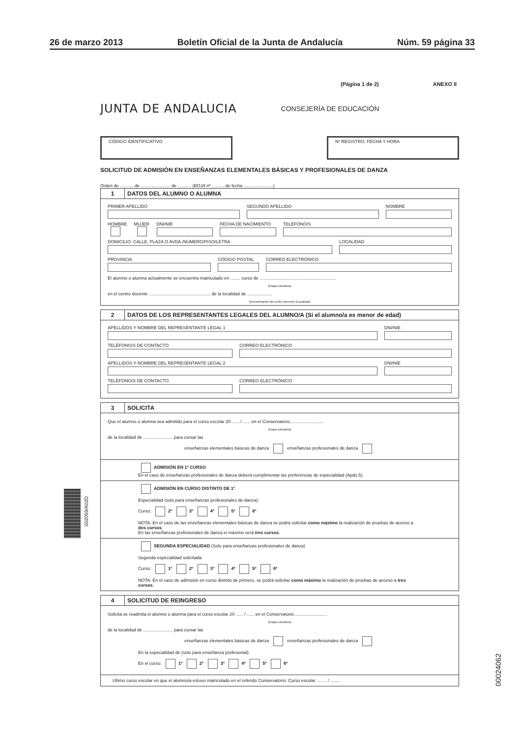26 de marzo 2013 Boletín Oficial de la Junta de Andalucía Núm. 59 página 33
(Página 1 de 2) ANEXO II
JUNTA DE ANDALUCIA CONSEJERÍA DE EDUCACIÓN
CÓDIGO IDENTIFICATIVO Nº REGISTRO, FECHA Y HORA
SOLICITUD DE ADMISIÓN EN ENSEÑANZAS ELEMENTALES BÁSICAS Y PROFESIONALES DE DANZA
Orden de ........... de ........................ de ........... (BOJA nº .......... de fecha ........................)
1 DATOS DEL ALUMNO O ALUMNA
PRIMER APELLIDO
SEGUNDO APELLIDO
NOMBRE
HOMBRE
MUJER
DNI/NIE
FECHA DE NACIMIENTO
TELÉFONO/S
DOMICILIO: CALLE, PLAZA O AVDA./NÚMERO/PISO/LETRA
LOCALIDAD
PROVINCIA
CÓDIGO POSTAL
CORREO ELECTRÓNICO
El alumno o alumna actualmente se encuentra matriculado en ........ curso de ..............................................................
(Etapa educativa)
en el centro docente .................................................. de la localidad de ....................
(Denominación del centro docente) (Localidad)
2 DATOS DE LOS REPRESENTANTES LEGALES DEL ALUMNO/A (Si el alumno/a es menor de edad)
APELLIDOS Y NOMBRE DEL REPRESENTANTE LEGAL 1
DNI/NIE
TELÉFONO/S DE CONTACTO
CORREO ELECTRÓNICO
APELLIDOS Y NOMBRE DEL REPRESENTANTE LEGAL 2
DNI/NIE
TELÉFONO/S DE CONTACTO
CORREO ELECTRÓNICO
3 SOLICITA
Que el alumno o alumna sea admitido para el curso escolar 20 ...... / ...... en el Conservatorio ..........................
(Etapa educativa)
de la localidad de ........................ para cursar las
enseñanzas elementales básicas de danza enseñanzas profesionales de danza
ADMISIÓN EN 1º CURSO
En el caso de enseñanzas profesionales de danza deberá cumplimentar las preferencias de especialidad (Apdo.5).
ADMISIÓN EN CURSO DISTINTO DE 1º
Especialidad (solo para enseñanzas profesionales de danza):
Curso: 2º 3º 4º 5º 6º
NOTA: En el caso de las enseñanzas elementales básicas de danza se podrá solicitar como máximo la realización de pruebas de acceso a dos cursos.
En las enseñanzas profesionales de danza el máximo será tres cursos.
SEGUNDA ESPECIALIDAD (Solo para enseñanzas profesionales de danza)
Segunda especialidad solicitada:
Curso: 1º 2º 3º 4º 5º 6º
NOTA: En el caso de admisión en curso distinto de primero, se podrá solicitar como máximo la realización de pruebas de acceso a tres cursos.
4 SOLICITUD DE REINGRESO
Solicita se readmita el alumno o alumna para el curso escolar 20 ...... / ...... en el Conservatorio ..........................
(Etapa educativa)
de la localidad de ........................ para cursar las
enseñanzas elementales básicas de danza enseñanzas profesionales de danza
En la especialidad de (solo para enseñanza profesional):
En el curso: 1º 2º 3º 4º 5º 6º
Último curso escolar en que el alumno/a estuvo matriculado en el referido Conservatorio: Curso escolar ........ / ........
002059/A02D
00024062